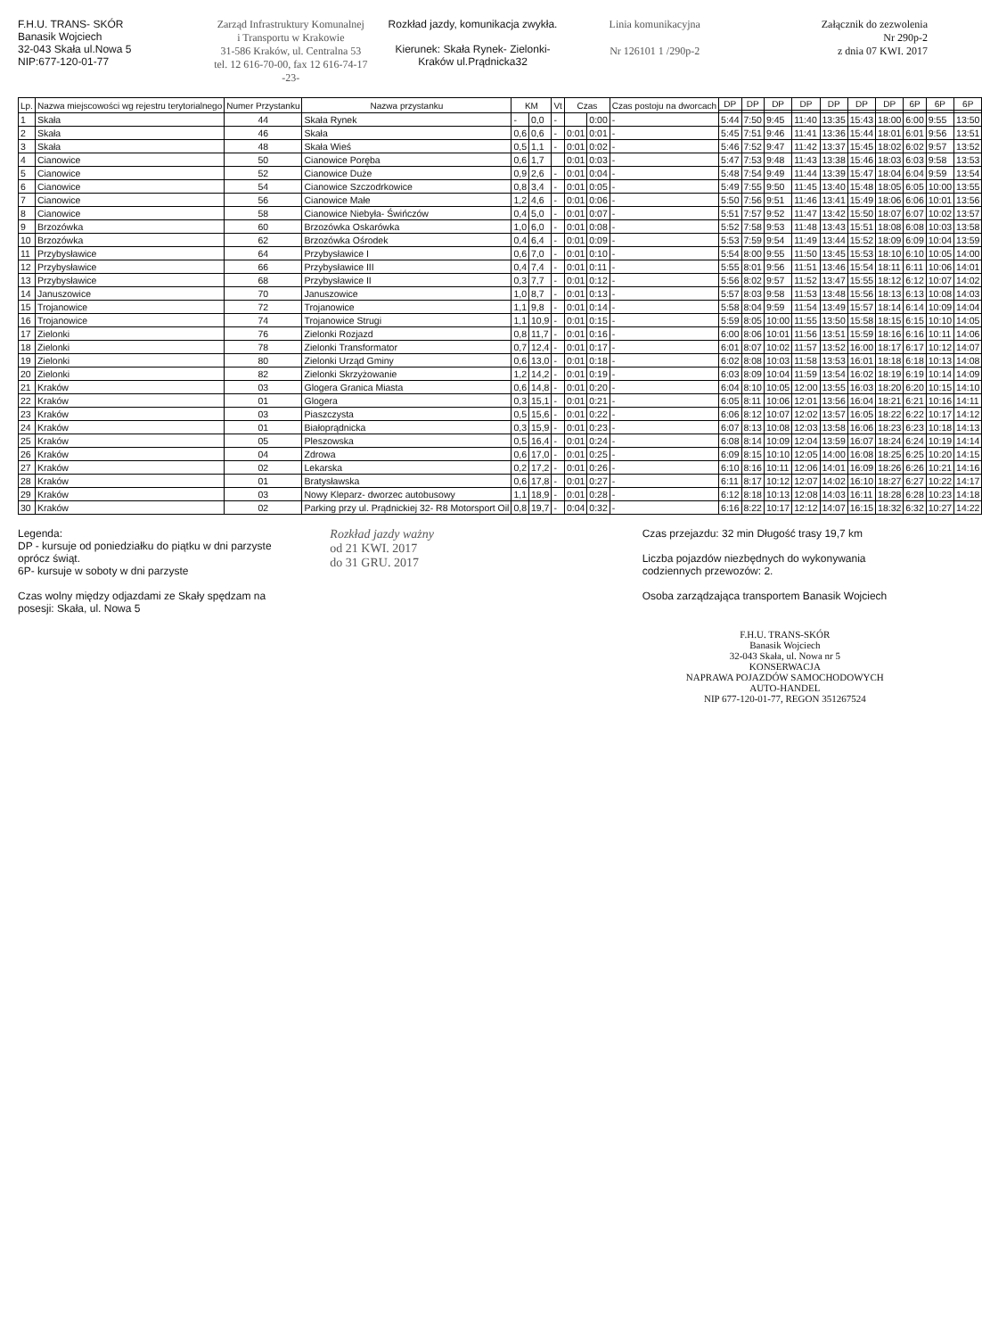F.H.U. TRANS- SKÓR
Banasik Wojciech
32-043 Skała ul.Nowa 5
NIP:677-120-01-77
Zarząd Infrastruktury Komunalnej
i Transportu w Krakowie
31-586 Kraków, ul. Centralna 53
tel. 12 616-70-00, fax 12 616-74-17
-23-
Rozkład jazdy, komunikacja zwykła.
Kierunek: Skała Rynek- Zielonki- Kraków ul.Prądnicka32
Linia komunikacyjna
Nr 126101 1 /290p-2
Załącznik do zezwolenia
Nr 290p-2
z dnia 07 KWI. 2017
| Lp. | Nazwa miejscowości wg rejestru terytorialnego | Numer Przystanku | Nazwa przystanku | KM | | Vt | Czas | | Czas postoju na dworcach | DP | DP | DP | DP | DP | DP | DP | 6P | 6P | 6P |
| --- | --- | --- | --- | --- | --- | --- | --- | --- | --- | --- | --- | --- | --- | --- | --- | --- | --- | --- | --- |
| 1 | Skała | 44 | Skała Rynek | - | 0,0 | - | | 0:00 | - | 5:44 | 7:50 | 9:45 | 11:40 | 13:35 | 15:43 | 18:00 | 6:00 | 9:55 | 13:50 |
| 2 | Skała | 46 | Skała | 0,6 | 0,6 | - | 0:01 | 0:01 | - | 5:45 | 7:51 | 9:46 | 11:41 | 13:36 | 15:44 | 18:01 | 6:01 | 9:56 | 13:51 |
| 3 | Skała | 48 | Skała Wieś | 0,5 | 1,1 | - | 0:01 | 0:02 | - | 5:46 | 7:52 | 9:47 | 11:42 | 13:37 | 15:45 | 18:02 | 6:02 | 9:57 | 13:52 |
| 4 | Cianowice | 50 | Cianowice Poręba | 0,6 | 1,7 | | 0:01 | 0:03 | - | 5:47 | 7:53 | 9:48 | 11:43 | 13:38 | 15:46 | 18:03 | 6:03 | 9:58 | 13:53 |
| 5 | Cianowice | 52 | Cianowice Duże | 0,9 | 2,6 | - | 0:01 | 0:04 | - | 5:48 | 7:54 | 9:49 | 11:44 | 13:39 | 15:47 | 18:04 | 6:04 | 9:59 | 13:54 |
| 6 | Cianowice | 54 | Cianowice Szczodrkowice | 0,8 | 3,4 | - | 0:01 | 0:05 | - | 5:49 | 7:55 | 9:50 | 11:45 | 13:40 | 15:48 | 18:05 | 6:05 | 10:00 | 13:55 |
| 7 | Cianowice | 56 | Cianowice Małe | 1,2 | 4,6 | - | 0:01 | 0:06 | - | 5:50 | 7:56 | 9:51 | 11:46 | 13:41 | 15:49 | 18:06 | 6:06 | 10:01 | 13:56 |
| 8 | Cianowice | 58 | Cianowice Niebyła- Świńczów | 0,4 | 5,0 | - | 0:01 | 0:07 | - | 5:51 | 7:57 | 9:52 | 11:47 | 13:42 | 15:50 | 18:07 | 6:07 | 10:02 | 13:57 |
| 9 | Brzozówka | 60 | Brzozówka Oskarówka | 1,0 | 6,0 | - | 0:01 | 0:08 | - | 5:52 | 7:58 | 9:53 | 11:48 | 13:43 | 15:51 | 18:08 | 6:08 | 10:03 | 13:58 |
| 10 | Brzozówka | 62 | Brzozówka Ośrodek | 0,4 | 6,4 | - | 0:01 | 0:09 | - | 5:53 | 7:59 | 9:54 | 11:49 | 13:44 | 15:52 | 18:09 | 6:09 | 10:04 | 13:59 |
| 11 | Przybysławice | 64 | Przybysławice I | 0,6 | 7,0 | - | 0:01 | 0:10 | - | 5:54 | 8:00 | 9:55 | 11:50 | 13:45 | 15:53 | 18:10 | 6:10 | 10:05 | 14:00 |
| 12 | Przybysławice | 66 | Przybysławice III | 0,4 | 7,4 | - | 0:01 | 0:11 | - | 5:55 | 8:01 | 9:56 | 11:51 | 13:46 | 15:54 | 18:11 | 6:11 | 10:06 | 14:01 |
| 13 | Przybysławice | 68 | Przybysławice II | 0,3 | 7,7 | - | 0:01 | 0:12 | - | 5:56 | 8:02 | 9:57 | 11:52 | 13:47 | 15:55 | 18:12 | 6:12 | 10:07 | 14:02 |
| 14 | Januszowice | 70 | Januszowice | 1,0 | 8,7 | - | 0:01 | 0:13 | - | 5:57 | 8:03 | 9:58 | 11:53 | 13:48 | 15:56 | 18:13 | 6:13 | 10:08 | 14:03 |
| 15 | Trojanowice | 72 | Trojanowice | 1,1 | 9,8 | - | 0:01 | 0:14 | - | 5:58 | 8:04 | 9:59 | 11:54 | 13:49 | 15:57 | 18:14 | 6:14 | 10:09 | 14:04 |
| 16 | Trojanowice | 74 | Trojanowice Strugi | 1,1 | 10,9 | - | 0:01 | 0:15 | - | 5:59 | 8:05 | 10:00 | 11:55 | 13:50 | 15:58 | 18:15 | 6:15 | 10:10 | 14:05 |
| 17 | Zielonki | 76 | Zielonki Rozjazd | 0,8 | 11,7 | - | 0:01 | 0:16 | - | 6:00 | 8:06 | 10:01 | 11:56 | 13:51 | 15:59 | 18:16 | 6:16 | 10:11 | 14:06 |
| 18 | Zielonki | 78 | Zielonki Transformator | 0,7 | 12,4 | - | 0:01 | 0:17 | - | 6:01 | 8:07 | 10:02 | 11:57 | 13:52 | 16:00 | 18:17 | 6:17 | 10:12 | 14:07 |
| 19 | Zielonki | 80 | Zielonki Urząd Gminy | 0,6 | 13,0 | - | 0:01 | 0:18 | - | 6:02 | 8:08 | 10:03 | 11:58 | 13:53 | 16:01 | 18:18 | 6:18 | 10:13 | 14:08 |
| 20 | Zielonki | 82 | Zielonki Skrzyżowanie | 1,2 | 14,2 | - | 0:01 | 0:19 | - | 6:03 | 8:09 | 10:04 | 11:59 | 13:54 | 16:02 | 18:19 | 6:19 | 10:14 | 14:09 |
| 21 | Kraków | 03 | Glogera Granica Miasta | 0,6 | 14,8 | - | 0:01 | 0:20 | - | 6:04 | 8:10 | 10:05 | 12:00 | 13:55 | 16:03 | 18:20 | 6:20 | 10:15 | 14:10 |
| 22 | Kraków | 01 | Glogera | 0,3 | 15,1 | - | 0:01 | 0:21 | - | 6:05 | 8:11 | 10:06 | 12:01 | 13:56 | 16:04 | 18:21 | 6:21 | 10:16 | 14:11 |
| 23 | Kraków | 03 | Piaszczysta | 0,5 | 15,6 | - | 0:01 | 0:22 | - | 6:06 | 8:12 | 10:07 | 12:02 | 13:57 | 16:05 | 18:22 | 6:22 | 10:17 | 14:12 |
| 24 | Kraków | 01 | Białoprądnicka | 0,3 | 15,9 | - | 0:01 | 0:23 | - | 6:07 | 8:13 | 10:08 | 12:03 | 13:58 | 16:06 | 18:23 | 6:23 | 10:18 | 14:13 |
| 25 | Kraków | 05 | Pleszowska | 0,5 | 16,4 | - | 0:01 | 0:24 | - | 6:08 | 8:14 | 10:09 | 12:04 | 13:59 | 16:07 | 18:24 | 6:24 | 10:19 | 14:14 |
| 26 | Kraków | 04 | Zdrowa | 0,6 | 17,0 | - | 0:01 | 0:25 | - | 6:09 | 8:15 | 10:10 | 12:05 | 14:00 | 16:08 | 18:25 | 6:25 | 10:20 | 14:15 |
| 27 | Kraków | 02 | Lekarska | 0,2 | 17,2 | - | 0:01 | 0:26 | - | 6:10 | 8:16 | 10:11 | 12:06 | 14:01 | 16:09 | 18:26 | 6:26 | 10:21 | 14:16 |
| 28 | Kraków | 01 | Bratysławska | 0,6 | 17,8 | - | 0:01 | 0:27 | - | 6:11 | 8:17 | 10:12 | 12:07 | 14:02 | 16:10 | 18:27 | 6:27 | 10:22 | 14:17 |
| 29 | Kraków | 03 | Nowy Kleparz- dworzec autobusowy | 1,1 | 18,9 | - | 0:01 | 0:28 | - | 6:12 | 8:18 | 10:13 | 12:08 | 14:03 | 16:11 | 18:28 | 6:28 | 10:23 | 14:18 |
| 30 | Kraków | 02 | Parking przy ul. Prądnickiej 32- R8 Motorsport Oil | 0,8 | 19,7 | - | 0:04 | 0:32 | - | 6:16 | 8:22 | 10:17 | 12:12 | 14:07 | 16:15 | 18:32 | 6:32 | 10:27 | 14:22 |
Legenda:
DP - kursuje od poniedziałku do piątku w dni parzyste oprócz świąt.
6P- kursuje w soboty w dni parzyste
Czas wolny między odjazdami ze Skały spędzam na posesji: Skała, ul. Nowa 5
Rozkład jazdy ważny
od 21 KWI. 2017
do 31 GRU. 2017
Czas przejazdu: 32 min Długość trasy 19,7 km
Liczba pojazdów niezbędnych do wykonywania codziennych przewozów: 2.
Osoba zarządzająca transportem Banasik Wojciech
F.H.U. TRANS-SKÓR
Banasik Wojciech
32-043 Skała, ul. Nowa nr 5
KONSERWACJA
NAPRAWA POJAZDÓW SAMOCHODOWYCH
AUTO-HANDEL
NIP 677-120-01-77, REGON 351267524